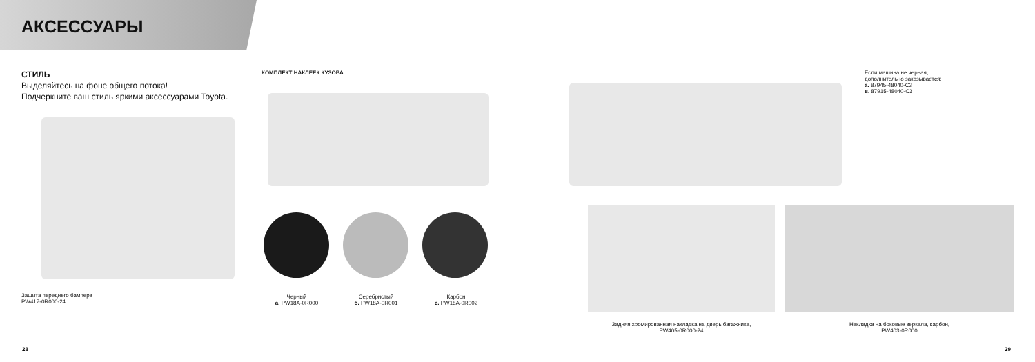АКСЕССУАРЫ
СТИЛЬ
Выделяйтесь на фоне общего потока!
Подчеркните ваш стиль яркими аксессуарами Toyota.
Защита переднего бампера ,
PW417-0R000-24
КОМПЛЕКТ НАКЛЕЕК КУЗОВА
Черный
a. PW18A-0R000
Серебристый
б. PW18A-0R001
Карбон
c. PW18A-0R002
Если машина не черная,
дополнительно заказывается:
a. 87945-48040-C3
в. 87915-48040-C3
Задняя хромированная накладка на дверь багажника,
PW405-0R000-24
Накладка на боковые зеркала, карбон,
PW403-0R000
28 29